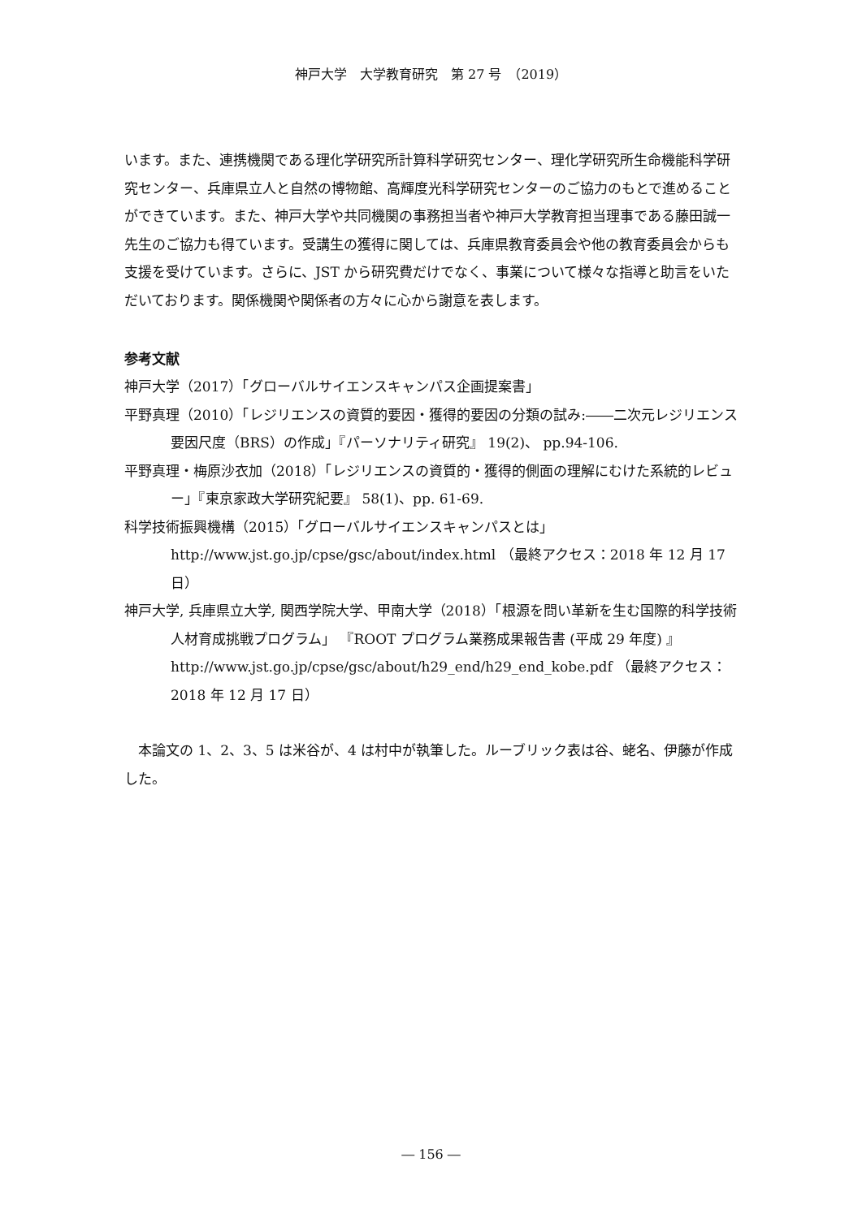神戸大学　大学教育研究　第 27 号　（2019）
います。また、連携機関である理化学研究所計算科学研究センター、理化学研究所生命機能科学研究センター、兵庫県立人と自然の博物館、高輝度光科学研究センターのご協力のもとで進めることができています。また、神戸大学や共同機関の事務担当者や神戸大学教育担当理事である藤田誠一先生のご協力も得ています。受講生の獲得に関しては、兵庫県教育委員会や他の教育委員会からも支援を受けています。さらに、JST から研究費だけでなく、事業について様々な指導と助言をいただいております。関係機関や関係者の方々に心から謝意を表します。
参考文献
神戸大学（2017）「グローバルサイエンスキャンパス企画提案書」
平野真理（2010）「レジリエンスの資質的要因・獲得的要因の分類の試み:――二次元レジリエンス要因尺度（BRS）の作成」『パーソナリティ研究』 19(2)、 pp.94-106.
平野真理・梅原沙衣加（2018）「レジリエンスの資質的・獲得的側面の理解にむけた系統的レビュー」『東京家政大学研究紀要』 58(1)、pp. 61-69.
科学技術振興機構（2015）「グローバルサイエンスキャンパスとは」
http://www.jst.go.jp/cpse/gsc/about/index.html （最終アクセス：2018 年 12 月 17 日）
神戸大学, 兵庫県立大学, 関西学院大学、甲南大学（2018）「根源を問い革新を生む国際的科学技術人材育成挑戦プログラム」 『ROOT プログラム業務成果報告書 (平成 29 年度) 』http://www.jst.go.jp/cpse/gsc/about/h29_end/h29_end_kobe.pdf （最終アクセス：2018 年 12 月 17 日）
本論文の 1、2、3、5 は米谷が、4 は村中が執筆した。ルーブリック表は谷、蛯名、伊藤が作成した。
― 156 ―